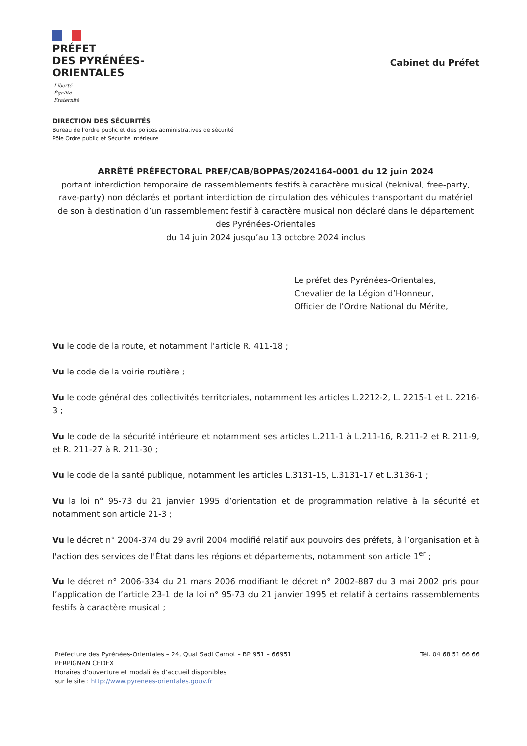PRÉFET
DES PYRÉNÉES-
ORIENTALES
Liberté
Égalité
Fraternité
Cabinet du Préfet
DIRECTION DES SÉCURITÉS
Bureau de l’ordre public et des polices administratives de sécurité
Pôle Ordre public et Sécurité intérieure
ARRÊTÉ PRÉFECTORAL PREF/CAB/BOPPAS/2024164-0001 du 12 juin 2024
portant interdiction temporaire de rassemblements festifs à caractère musical (teknival, free-party, rave-party) non déclarés et portant interdiction de circulation des véhicules transportant du matériel de son à destination d’un rassemblement festif à caractère musical non déclaré dans le département des Pyrénées-Orientales
du 14 juin 2024 jusqu’au 13 octobre 2024 inclus
Le préfet des Pyrénées-Orientales,
Chevalier de la Légion d’Honneur,
Officier de l’Ordre National du Mérite,
Vu le code de la route, et notamment l’article R. 411-18 ;
Vu le code de la voirie routière ;
Vu le code général des collectivités territoriales, notamment les articles L.2212-2, L. 2215-1 et L. 2216-3 ;
Vu le code de la sécurité intérieure et notamment ses articles L.211-1 à L.211-16, R.211-2 et R. 211-9, et R. 211-27 à R. 211-30 ;
Vu le code de la santé publique, notamment les articles L.3131-15, L.3131-17 et L.3136-1 ;
Vu la loi n° 95-73 du 21 janvier 1995 d’orientation et de programmation relative à la sécurité et notamment son article 21-3 ;
Vu le décret n° 2004-374 du 29 avril 2004 modifié relatif aux pouvoirs des préfets, à l’organisation et à l'action des services de l'État dans les régions et départements, notamment son article 1<sup>er</sup> ;
Vu le décret n° 2006-334 du 21 mars 2006 modifiant le décret n° 2002-887 du 3 mai 2002 pris pour l’application de l’article 23-1 de la loi n° 95-73 du 21 janvier 1995 et relatif à certains rassemblements festifs à caractère musical ;
Préfecture des Pyrénées-Orientales – 24, Quai Sadi Carnot – BP 951 – 66951
PERPIGNAN CEDEX
Horaires d’ouverture et modalités d’accueil disponibles
sur le site : http://www.pyrenees-orientales.gouv.fr
Tél. 04 68 51 66 66